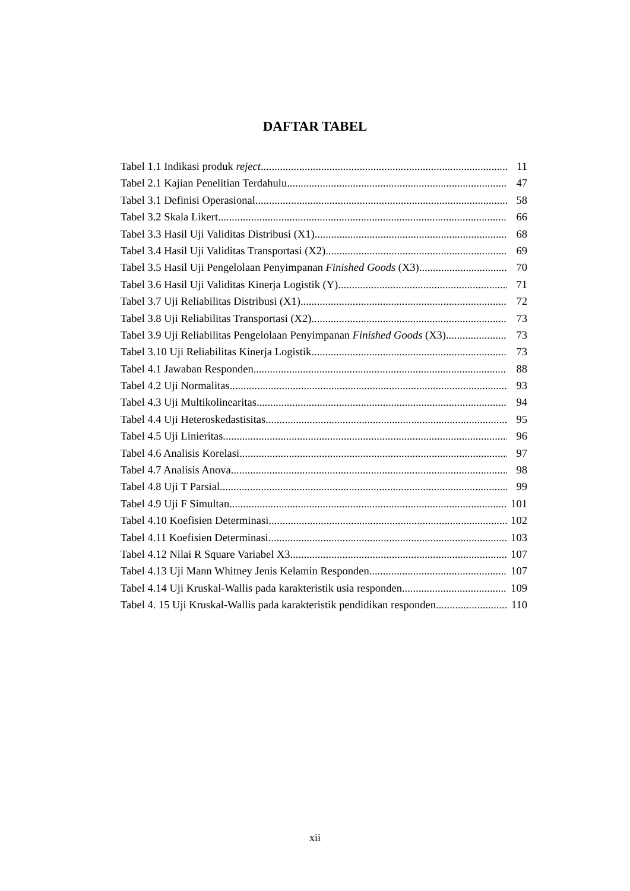DAFTAR TABEL
Tabel 1.1 Indikasi produk reject 11
Tabel 2.1 Kajian Penelitian Terdahulu 47
Tabel 3.1 Definisi Operasional 58
Tabel 3.2 Skala Likert 66
Tabel 3.3 Hasil Uji Validitas Distribusi (X1) 68
Tabel 3.4 Hasil Uji Validitas Transportasi (X2) 69
Tabel 3.5 Hasil Uji Pengelolaan Penyimpanan Finished Goods (X3) 70
Tabel 3.6 Hasil Uji Validitas Kinerja Logistik (Y) 71
Tabel 3.7 Uji Reliabilitas Distribusi (X1) 72
Tabel 3.8 Uji Reliabilitas Transportasi (X2) 73
Tabel 3.9 Uji Reliabilitas Pengelolaan Penyimpanan Finished Goods (X3) 73
Tabel 3.10 Uji Reliabilitas Kinerja Logistik 73
Tabel 4.1 Jawaban Responden 88
Tabel 4.2 Uji Normalitas 93
Tabel 4.3 Uji Multikolinearitas 94
Tabel 4.4 Uji Heteroskedastisitas 95
Tabel 4.5 Uji Linieritas 96
Tabel 4.6 Analisis Korelasi 97
Tabel 4.7 Analisis Anova 98
Tabel 4.8 Uji T Parsial 99
Tabel 4.9 Uji F Simultan 101
Tabel 4.10 Koefisien Determinasi 102
Tabel 4.11 Koefisien Determinasi 103
Tabel 4.12 Nilai R Square Variabel X3 107
Tabel 4.13 Uji Mann Whitney Jenis Kelamin Responden 107
Tabel 4.14 Uji Kruskal-Wallis pada karakteristik usia responden 109
Tabel 4. 15 Uji Kruskal-Wallis pada karakteristik pendidikan responden 110
xii